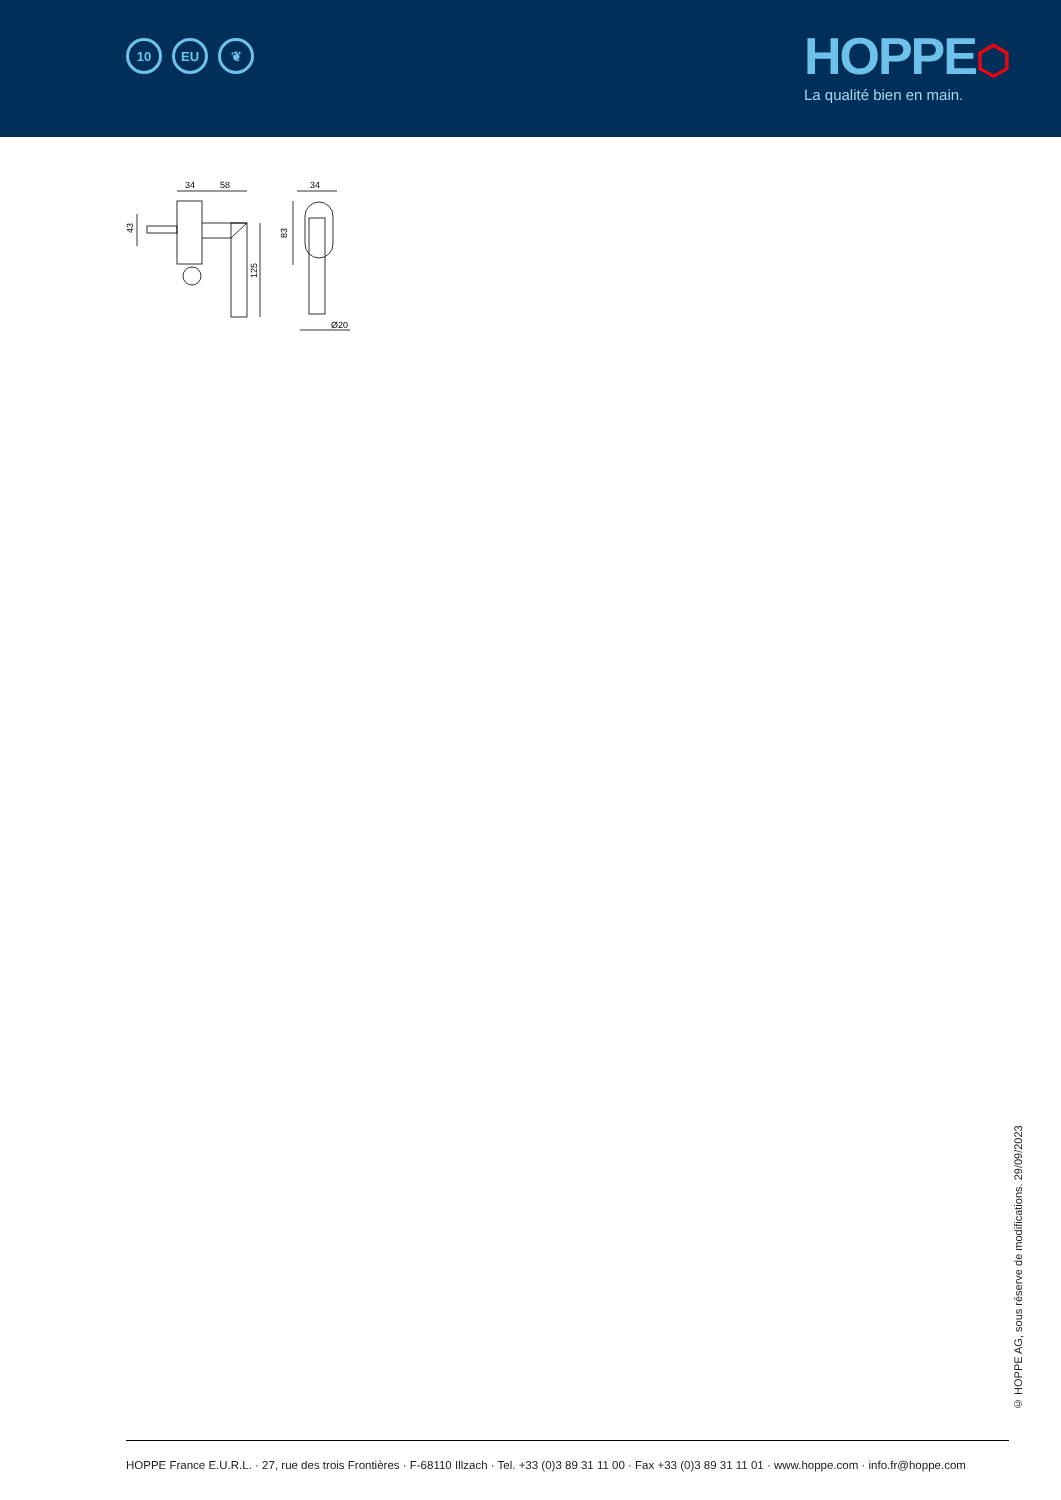10 EU ❦
HOPPE⬡
La qualité bien en main.
34
58
34
43
83
125
Ø20
© HOPPE AG, sous réserve de modifications. 29/09/2023
HOPPE France E.U.R.L. · 27, rue des trois Frontières · F-68110 Illzach · Tel. +33 (0)3 89 31 11 00 · Fax +33 (0)3 89 31 11 01 · www.hoppe.com · info.fr@hoppe.com